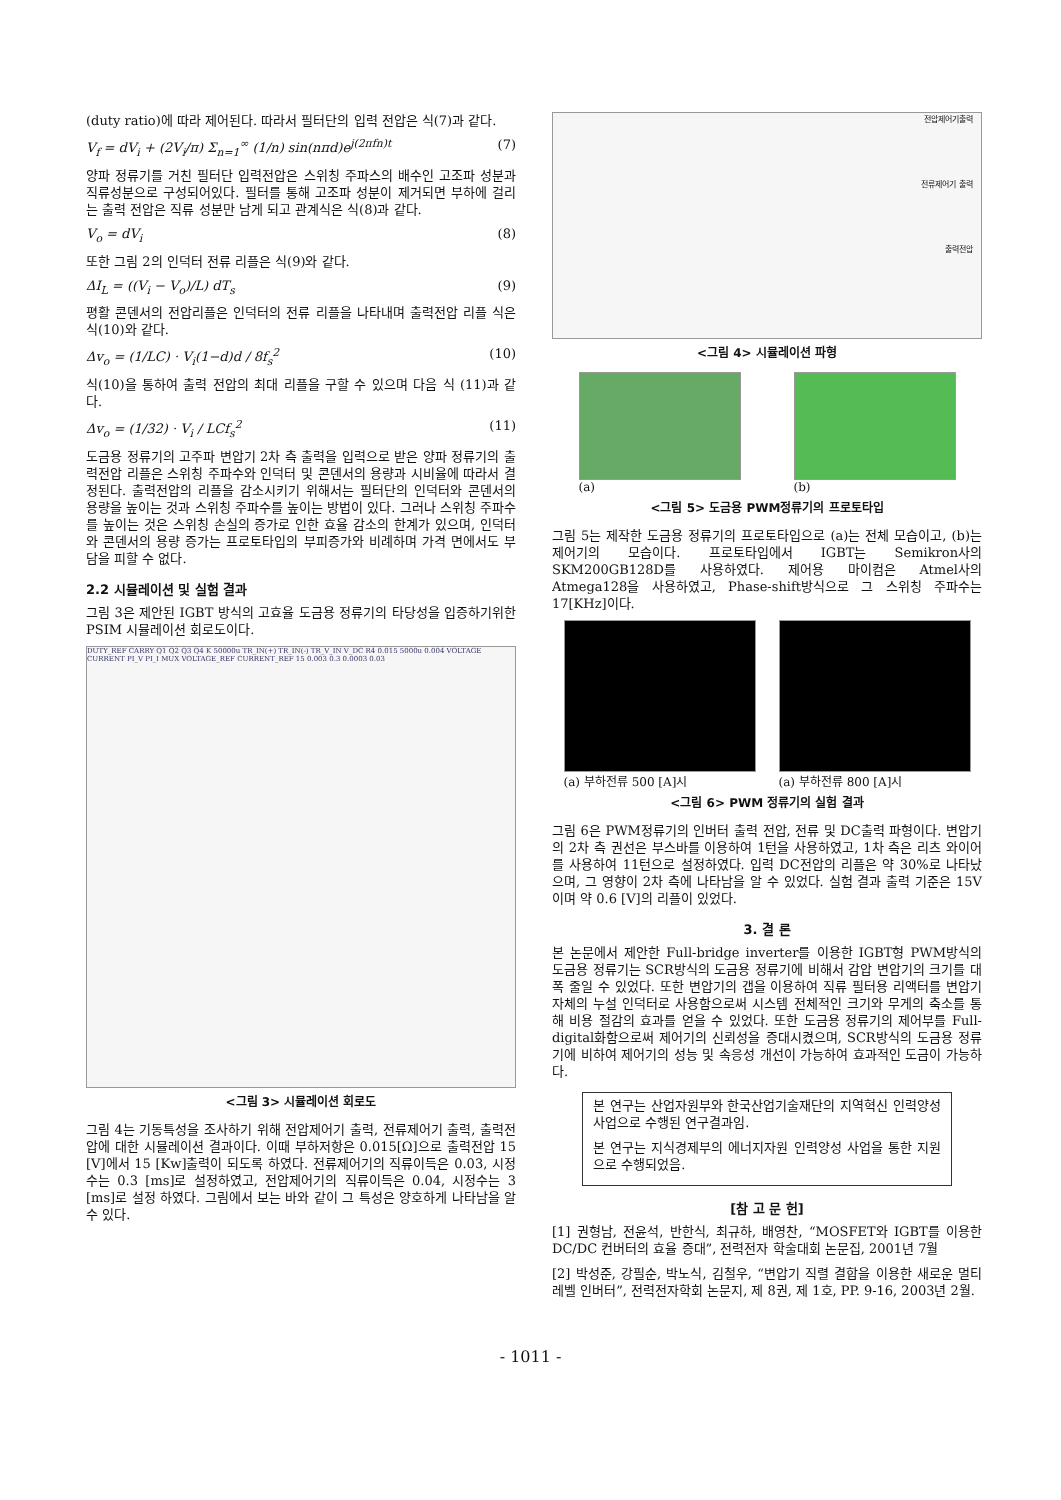(duty ratio)에 따라 제어된다. 따라서 필터단의 입력 전압은 식(7)과 같다.
V<sub>f</sub> = dV<sub>i</sub> + (2V<sub>i</sub>/π) Σ<sub>n=1</sub><sup>∞</sup> (1/n) sin(nπd)e<sup>j(2πfn)t</sup> (7)
양파 정류기를 거친 필터단 입력전압은 스위칭 주파스의 배수인 고조파 성분과 직류성분으로 구성되어있다. 필터를 통해 고조파 성분이 제거되면 부하에 걸리는 출력 전압은 직류 성분만 남게 되고 관계식은 식(8)과 같다.
V<sub>o</sub> = dV<sub>i</sub> (8)
또한 그림 2의 인덕터 전류 리플은 식(9)와 같다.
ΔI<sub>L</sub> = ((V<sub>i</sub> − V<sub>o</sub>)/L) dT<sub>s</sub> (9)
평활 콘덴서의 전압리플은 인덕터의 전류 리플을 나타내며 출력전압 리플 식은 식(10)와 같다.
Δv<sub>o</sub> = (1/LC) · V<sub>i</sub>(1−d)d / 8f<sub>s</sub><sup>2</sup> (10)
식(10)을 통하여 출력 전압의 최대 리플을 구할 수 있으며 다음 식 (11)과 같다.
Δv<sub>o</sub> = (1/32) · V<sub>i</sub> / LCf<sub>s</sub><sup>2</sup> (11)
도금용 정류기의 고주파 변압기 2차 측 출력을 입력으로 받은 양파 정류기의 출력전압 리플은 스위칭 주파수와 인덕터 및 콘덴서의 용량과 시비율에 따라서 결정된다. 출력전압의 리플을 감소시키기 위해서는 필터단의 인덕터와 콘덴서의 용량을 높이는 것과 스위칭 주파수를 높이는 방법이 있다. 그러나 스위칭 주파수를 높이는 것은 스위칭 손실의 증가로 인한 효율 감소의 한계가 있으며, 인덕터와 콘덴서의 용량 증가는 프로토타입의 부피증가와 비례하며 가격 면에서도 부담을 피할 수 없다.
2.2 시뮬레이션 및 실험 결과
그림 3은 제안된 IGBT 방식의 고효율 도금용 정류기의 타당성을 입증하기위한 PSIM 시뮬레이션 회로도이다.
DUTY_REF CARRY Q1 Q2 Q3 Q4 K 50000u TR_IN(+) TR_IN(-) TR_V_IN V_DC R4 0.015 5000u 0.004 VOLTAGE CURRENT PI_V PI_I MUX VOLTAGE_REF CURRENT_REF 15 0.003 0.3 0.0003 0.03
<그림 3> 시뮬레이션 회로도
그림 4는 기동특성을 조사하기 위해 전압제어기 출력, 전류제어기 출력, 출력전압에 대한 시뮬레이션 결과이다. 이때 부하저항은 0.015[Ω]으로 출력전압 15 [V]에서 15 [Kw]출력이 되도록 하였다. 전류제어기의 직류이득은 0.03, 시정수는 0.3 [ms]로 설정하였고, 전압제어기의 직류이득은 0.04, 시정수는 3 [ms]로 설정 하였다. 그림에서 보는 바와 같이 그 특성은 양호하게 나타남을 알 수 있다.
전압제어기출력
전류제어기 출력
출력전압
<그림 4> 시뮬레이션 파형
(a) (b)
<그림 5> 도금용 PWM정류기의 프로토타입
그림 5는 제작한 도금용 정류기의 프로토타입으로 (a)는 전체 모습이고, (b)는 제어기의 모습이다. 프로토타입에서 IGBT는 Semikron사의 SKM200GB128D를 사용하였다. 제어용 마이컴은 Atmel사의 Atmega128을 사용하였고, Phase-shift방식으로 그 스위칭 주파수는 17[KHz]이다.
(a) 부하전류 500 [A]시 (a) 부하전류 800 [A]시
<그림 6> PWM 정류기의 실험 결과
그림 6은 PWM정류기의 인버터 출력 전압, 전류 및 DC출력 파형이다. 변압기의 2차 측 권선은 부스바를 이용하여 1턴을 사용하였고, 1차 측은 리츠 와이어를 사용하여 11턴으로 설정하였다. 입력 DC전압의 리플은 약 30%로 나타났으며, 그 영향이 2차 측에 나타남을 알 수 있었다. 실험 결과 출력 기준은 15V이며 약 0.6 [V]의 리플이 있었다.
3. 결 론
본 논문에서 제안한 Full-bridge inverter를 이용한 IGBT형 PWM방식의 도금용 정류기는 SCR방식의 도금용 정류기에 비해서 감압 변압기의 크기를 대폭 줄일 수 있었다. 또한 변압기의 갭을 이용하여 직류 필터용 리액터를 변압기 자체의 누설 인덕터로 사용함으로써 시스템 전체적인 크기와 무게의 축소를 통해 비용 절감의 효과를 얻을 수 있었다. 또한 도금용 정류기의 제어부를 Full-digital화함으로써 제어기의 신뢰성을 증대시켰으며, SCR방식의 도금용 정류기에 비하여 제어기의 성능 및 속응성 개선이 가능하여 효과적인 도금이 가능하다.
본 연구는 산업자원부와 한국산업기술재단의 지역혁신 인력양성사업으로 수행된 연구결과임.
본 연구는 지식경제부의 에너지자원 인력양성 사업을 통한 지원으로 수행되었음.
[참 고 문 헌]
[1] 권형남, 전윤석, 반한식, 최규하, 배영찬, “MOSFET와 IGBT를 이용한 DC/DC 컨버터의 효율 증대”, 전력전자 학술대회 논문집, 2001년 7월
[2] 박성준, 강필순, 박노식, 김철우, “변압기 직렬 결합을 이용한 새로운 멀티 레벨 인버터”, 전력전자학회 논문지, 제 8권, 제 1호, PP. 9-16, 2003년 2월.
- 1011 -